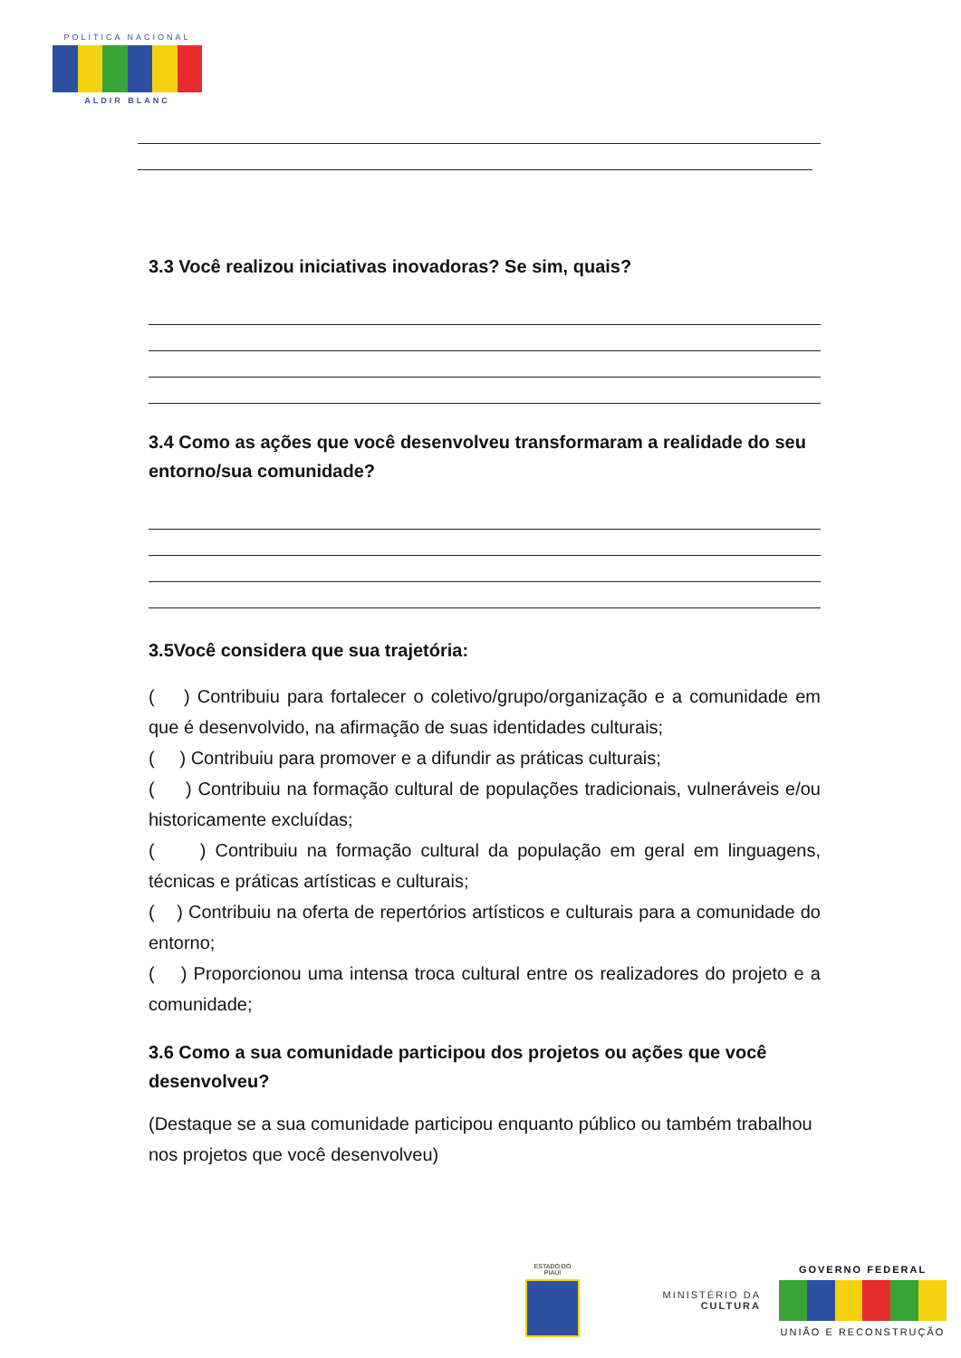POLÍTICA NACIONAL
ALDIR BLANC
3.3 Você realizou iniciativas inovadoras? Se sim, quais?
3.4 Como as ações que você desenvolveu transformaram a realidade do seu entorno/sua comunidade?
3.5Você considera que sua trajetória:
( ) Contribuiu para fortalecer o coletivo/grupo/organização e a comunidade em que é desenvolvido, na afirmação de suas identidades culturais;
( ) Contribuiu para promover e a difundir as práticas culturais;
( ) Contribuiu na formação cultural de populações tradicionais, vulneráveis e/ou historicamente excluídas;
( ) Contribuiu na formação cultural da população em geral em linguagens, técnicas e práticas artísticas e culturais;
( ) Contribuiu na oferta de repertórios artísticos e culturais para a comunidade do entorno;
( ) Proporcionou uma intensa troca cultural entre os realizadores do projeto e a comunidade;
3.6 Como a sua comunidade participou dos projetos ou ações que você desenvolveu?
(Destaque se a sua comunidade participou enquanto público ou também trabalhou nos projetos que você desenvolveu)
ESTADO DO PIAUÍ
MINISTÉRIO DA
CULTURA
GOVERNO FEDERAL
UNIÃO E RECONSTRUÇÃO